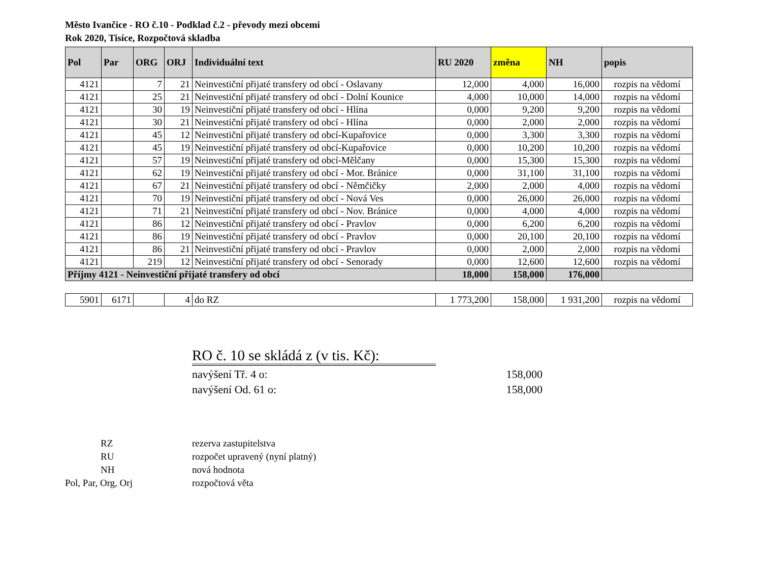Město Ivančice - RO č.10 - Podklad č.2 - převody mezi obcemi
Rok 2020, Tisíce, Rozpočtová skladba
| Pol | Par | ORG | ORJ | Individuální text | RU 2020 | změna | NH | popis |
| --- | --- | --- | --- | --- | --- | --- | --- | --- |
| 4121 | | 7 | 21 | Neinvestiční přijaté transfery od obcí - Oslavany | 12,000 | 4,000 | 16,000 | rozpis na vědomí |
| 4121 | | 25 | 21 | Neinvestiční přijaté transfery od obcí - Dolní Kounice | 4,000 | 10,000 | 14,000 | rozpis na vědomí |
| 4121 | | 30 | 19 | Neinvestiční přijaté transfery od obcí - Hlína | 0,000 | 9,200 | 9,200 | rozpis na vědomí |
| 4121 | | 30 | 21 | Neinvestiční přijaté transfery od obcí - Hlína | 0,000 | 2,000 | 2,000 | rozpis na vědomí |
| 4121 | | 45 | 12 | Neinvestiční přijaté transfery od obcí-Kupařovice | 0,000 | 3,300 | 3,300 | rozpis na vědomí |
| 4121 | | 45 | 19 | Neinvestiční přijaté transfery od obcí-Kupařovice | 0,000 | 10,200 | 10,200 | rozpis na vědomí |
| 4121 | | 57 | 19 | Neinvestiční přijaté transfery od obcí-Mělčany | 0,000 | 15,300 | 15,300 | rozpis na vědomí |
| 4121 | | 62 | 19 | Neinvestiční přijaté transfery od obcí - Mor. Bránice | 0,000 | 31,100 | 31,100 | rozpis na vědomí |
| 4121 | | 67 | 21 | Neinvestiční přijaté transfery od obcí - Němčičky | 2,000 | 2,000 | 4,000 | rozpis na vědomí |
| 4121 | | 70 | 19 | Neinvestiční přijaté transfery od obcí - Nová Ves | 0,000 | 26,000 | 26,000 | rozpis na vědomí |
| 4121 | | 71 | 21 | Neinvestiční přijaté transfery od obcí - Nov. Bránice | 0,000 | 4,000 | 4,000 | rozpis na vědomí |
| 4121 | | 86 | 12 | Neinvestiční přijaté transfery od obcí - Pravlov | 0,000 | 6,200 | 6,200 | rozpis na vědomí |
| 4121 | | 86 | 19 | Neinvestiční přijaté transfery od obcí - Pravlov | 0,000 | 20,100 | 20,100 | rozpis na vědomí |
| 4121 | | 86 | 21 | Neinvestiční přijaté transfery od obcí - Pravlov | 0,000 | 2,000 | 2,000 | rozpis na vědomí |
| 4121 | | 219 | 12 | Neinvestiční přijaté transfery od obcí - Senorady | 0,000 | 12,600 | 12,600 | rozpis na vědomí |
| Příjmy 4121 - Neinvestiční přijaté transfery od obcí | | | | | 18,000 | 158,000 | 176,000 | |
| 5901 | 6171 | | 4 | do RZ | 1 773,200 | 158,000 | 1 931,200 | rozpis na vědomí |
RO č. 10 se skládá z (v tis. Kč):
navýšení Tř. 4 o: 158,000
navýšení Od. 61 o: 158,000
RZ rezerva zastupitelstva
RU rozpočet upravený (nyní platný)
NH nová hodnota
Pol, Par, Org, Orj rozpočtová věta